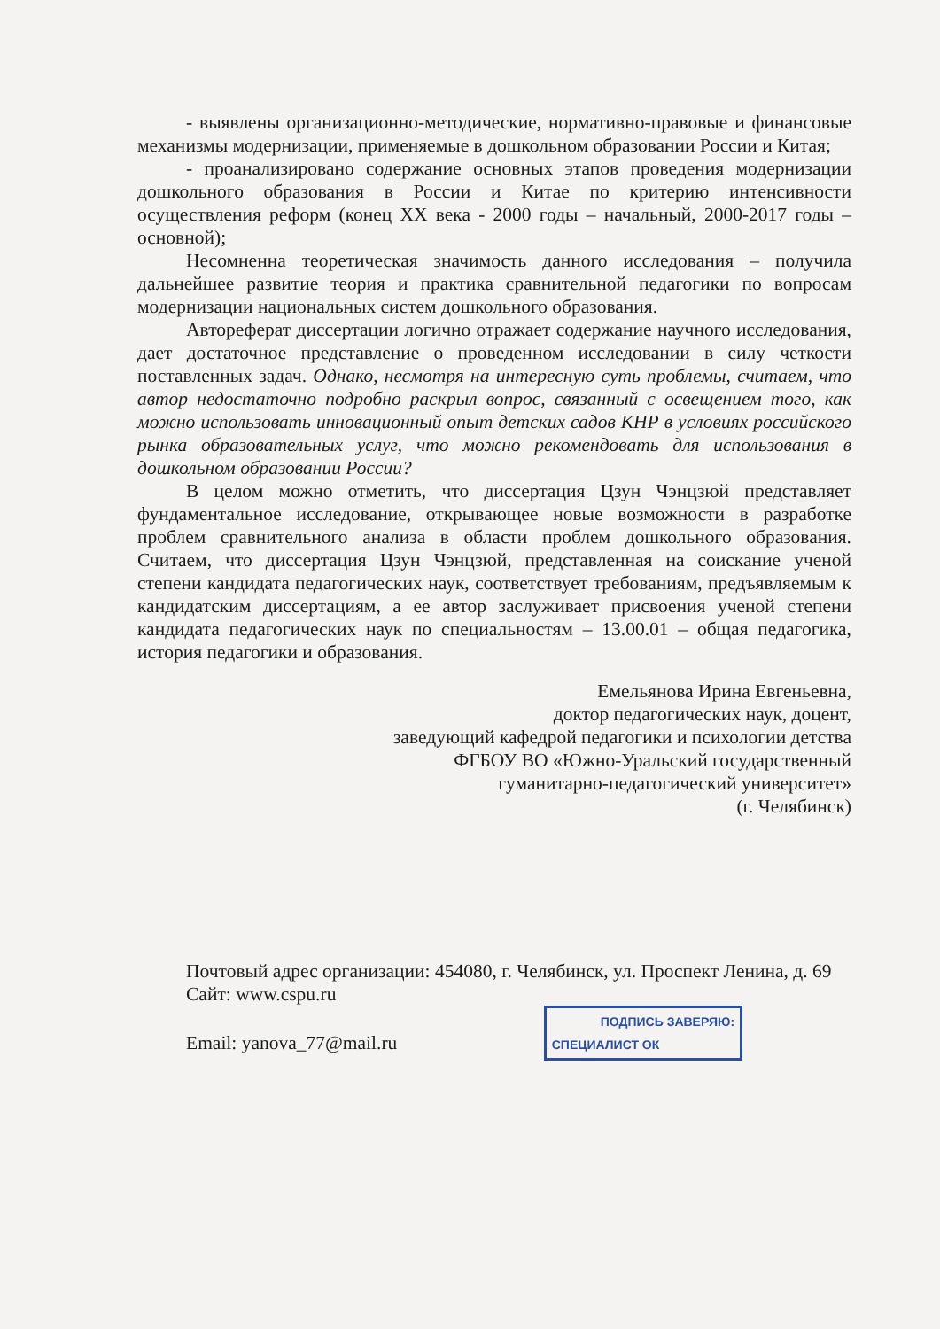- выявлены организационно-методические, нормативно-правовые и финансовые механизмы модернизации, применяемые в дошкольном образовании России и Китая;
- проанализировано содержание основных этапов проведения модернизации дошкольного образования в России и Китае по критерию интенсивности осуществления реформ (конец XX века - 2000 годы – начальный, 2000-2017 годы – основной);
Несомненна теоретическая значимость данного исследования – получила дальнейшее развитие теория и практика сравнительной педагогики по вопросам модернизации национальных систем дошкольного образования.
Автореферат диссертации логично отражает содержание научного исследования, дает достаточное представление о проведенном исследовании в силу четкости поставленных задач. Однако, несмотря на интересную суть проблемы, считаем, что автор недостаточно подробно раскрыл вопрос, связанный с освещением того, как можно использовать инновационный опыт детских садов КНР в условиях российского рынка образовательных услуг, что можно рекомендовать для использования в дошкольном образовании России?
В целом можно отметить, что диссертация Цзун Чэнцзюй представляет фундаментальное исследование, открывающее новые возможности в разработке проблем сравнительного анализа в области проблем дошкольного образования. Считаем, что диссертация Цзун Чэнцзюй, представленная на соискание ученой степени кандидата педагогических наук, соответствует требованиям, предъявляемым к кандидатским диссертациям, а ее автор заслуживает присвоения ученой степени кандидата педагогических наук по специальностям – 13.00.01 – общая педагогика, история педагогики и образования.
Емельянова Ирина Евгеньевна,
доктор педагогических наук, доцент,
заведующий кафедрой педагогики и психологии детства
ФГБОУ ВО «Южно-Уральский государственный
гуманитарно-педагогический университет»
(г. Челябинск)
Почтовый адрес организации: 454080, г. Челябинск, ул. Проспект Ленина, д. 69
Сайт: www.cspu.ru
Email: yanova_77@mail.ru ПОДПИСЬ ЗАВЕРЯЮ:
СПЕЦИАЛИСТ ОК